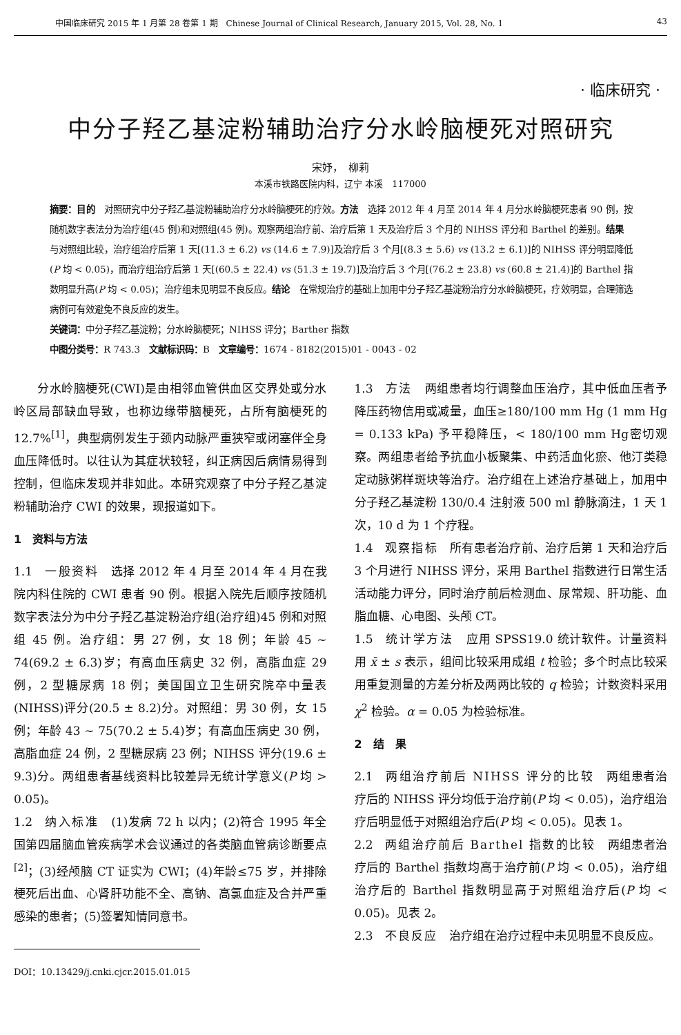中国临床研究 2015 年 1 月第 28 卷第 1 期　Chinese Journal of Clinical Research, January 2015, Vol. 28, No. 1 43
· 临床研究 ·
中分子羟乙基淀粉辅助治疗分水岭脑梗死对照研究
宋妤，　柳莉
本溪市铁路医院内科，辽宁 本溪　117000
摘要：目的　对照研究中分子羟乙基淀粉辅助治疗分水岭脑梗死的疗效。方法　选择 2012 年 4 月至 2014 年 4 月分水岭脑梗死患者 90 例，按随机数字表法分为治疗组(45 例)和对照组(45 例)。观察两组治疗前、治疗后第 1 天及治疗后 3 个月的 NIHSS 评分和 Barthel 的差别。结果　与对照组比较，治疗组治疗后第 1 天[(11.3 ± 6.2) vs (14.6 ± 7.9)]及治疗后 3 个月[(8.3 ± 5.6) vs (13.2 ± 6.1)]的 NIHSS 评分明显降低(P 均 < 0.05)，而治疗组治疗后第 1 天[(60.5 ± 22.4) vs (51.3 ± 19.7)]及治疗后 3 个月[(76.2 ± 23.8) vs (60.8 ± 21.4)]的 Barthel 指数明显升高(P 均 < 0.05)；治疗组未见明显不良反应。结论　在常规治疗的基础上加用中分子羟乙基淀粉治疗分水岭脑梗死，疗效明显，合理筛选病例可有效避免不良反应的发生。
关键词：中分子羟乙基淀粉；分水岭脑梗死；NIHSS 评分；Barther 指数
中图分类号：R 743.3　文献标识码：B　文章编号：1674 - 8182(2015)01 - 0043 - 02
分水岭脑梗死(CWI)是由相邻血管供血区交界处或分水岭区局部缺血导致，也称边缘带脑梗死，占所有脑梗死的 12.7%<sup>[1]</sup>，典型病例发生于颈内动脉严重狭窄或闭塞伴全身血压降低时。以往认为其症状较轻，纠正病因后病情易得到控制，但临床发现并非如此。本研究观察了中分子羟乙基淀粉辅助治疗 CWI 的效果，现报道如下。
1　资料与方法
1.1　一般资料　选择 2012 年 4 月至 2014 年 4 月在我院内科住院的 CWI 患者 90 例。根据入院先后顺序按随机数字表法分为中分子羟乙基淀粉治疗组(治疗组)45 例和对照组 45 例。治疗组：男 27 例，女 18 例；年龄 45 ~ 74(69.2 ± 6.3)岁；有高血压病史 32 例，高脂血症 29 例，2 型糖尿病 18 例；美国国立卫生研究院卒中量表(NIHSS)评分(20.5 ± 8.2)分。对照组：男 30 例，女 15 例；年龄 43 ~ 75(70.2 ± 5.4)岁；有高血压病史 30 例，高脂血症 24 例，2 型糖尿病 23 例；NIHSS 评分(19.6 ± 9.3)分。两组患者基线资料比较差异无统计学意义(P 均 > 0.05)。
1.2　纳入标准　(1)发病 72 h 以内；(2)符合 1995 年全国第四届脑血管疾病学术会议通过的各类脑血管病诊断要点<sup>[2]</sup>；(3)经颅脑 CT 证实为 CWI；(4)年龄≤75 岁，并排除梗死后出血、心肾肝功能不全、高钠、高氯血症及合并严重感染的患者；(5)签署知情同意书。
DOI：10.13429/j.cnki.cjcr.2015.01.015
1.3　方法　两组患者均行调整血压治疗，其中低血压者予降压药物信用或减量，血压≥180/100 mm Hg (1 mm Hg = 0.133 kPa) 予平稳降压，< 180/100 mm Hg密切观察。两组患者给予抗血小板聚集、中药活血化瘀、他汀类稳定动脉粥样斑块等治疗。治疗组在上述治疗基础上，加用中分子羟乙基淀粉 130/0.4 注射液 500 ml 静脉滴注，1 天 1 次，10 d 为 1 个疗程。
1.4　观察指标　所有患者治疗前、治疗后第 1 天和治疗后 3 个月进行 NIHSS 评分，采用 Barthel 指数进行日常生活活动能力评分，同时治疗前后检测血、尿常规、肝功能、血脂血糖、心电图、头颅 CT。
1.5　统计学方法　应用 SPSS19.0 统计软件。计量资料用 x̄ ± s 表示，组间比较采用成组 t 检验；多个时点比较采用重复测量的方差分析及两两比较的 q 检验；计数资料采用 χ<sup>2</sup> 检验。α = 0.05 为检验标准。
2　结　果
2.1　两组治疗前后 NIHSS 评分的比较　两组患者治疗后的 NIHSS 评分均低于治疗前(P 均 < 0.05)，治疗组治疗后明显低于对照组治疗后(P 均 < 0.05)。见表 1。
2.2　两组治疗前后 Barthel 指数的比较　两组患者治疗后的 Barthel 指数均高于治疗前(P 均 < 0.05)，治疗组治疗后的 Barthel 指数明显高于对照组治疗后(P 均 < 0.05)。见表 2。
2.3　不良反应　治疗组在治疗过程中未见明显不良反应。